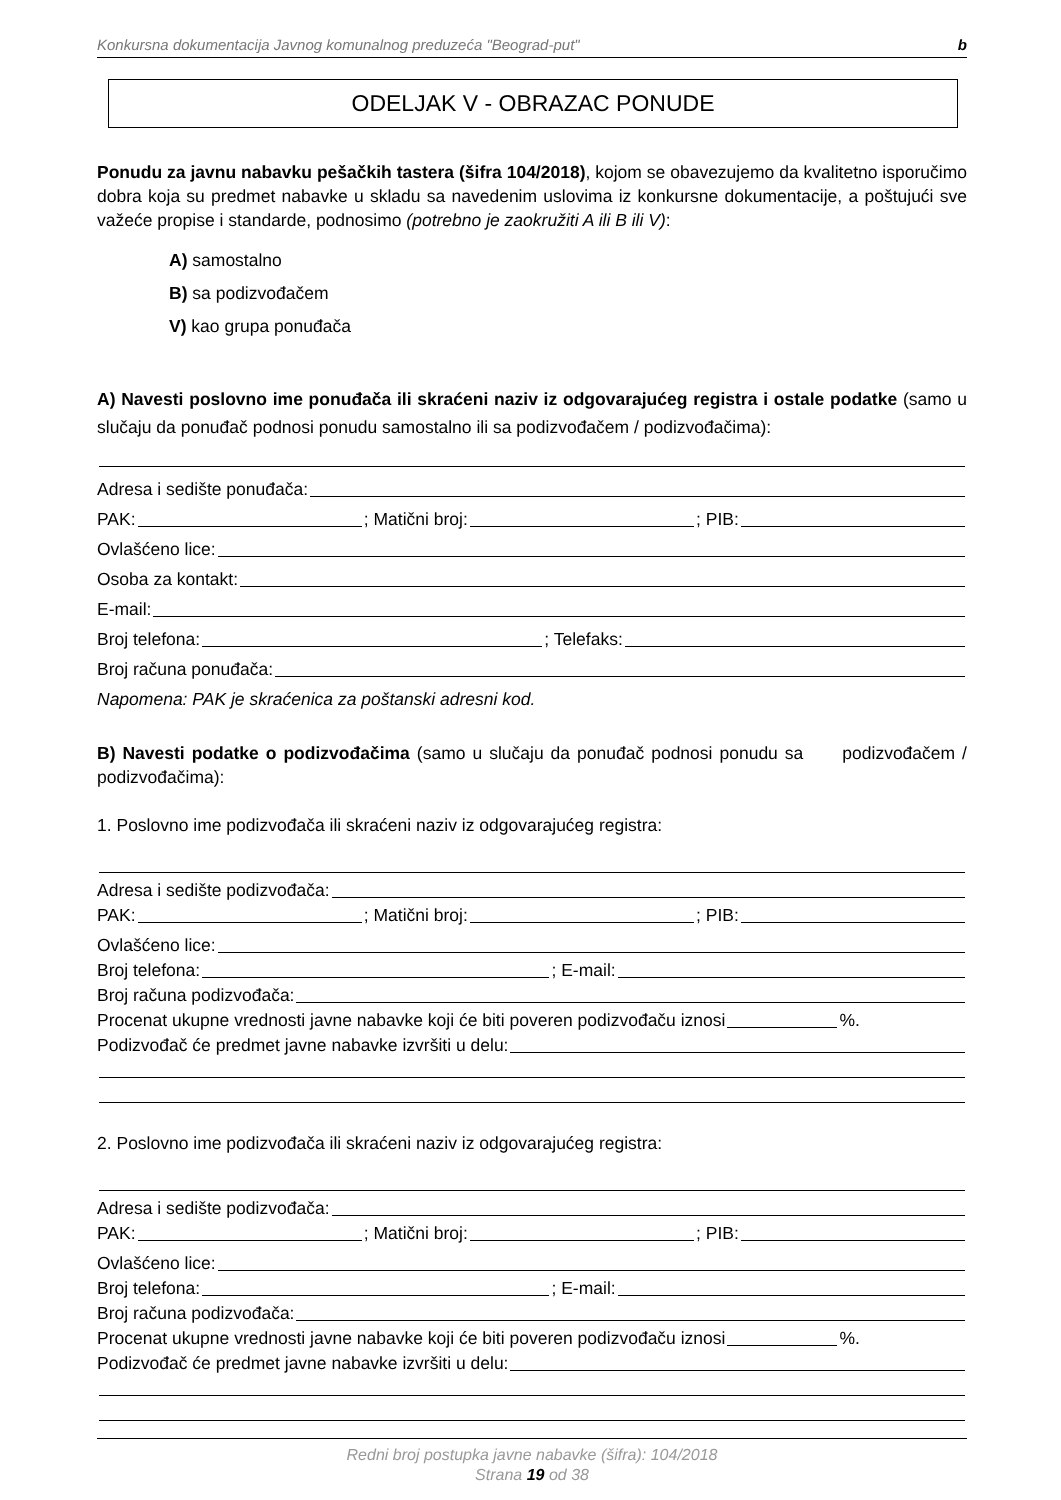Konkursna dokumentacija Javnog komunalnog preduzeća "Beograd-put" b
ODELJAK V - OBRAZAC PONUDE
Ponudu za javnu nabavku pešačkih tastera (šifra 104/2018), kojom se obavezujemo da kvalitetno isporučimo dobra koja su predmet nabavke u skladu sa navedenim uslovima iz konkursne dokumentacije, a poštujući sve važeće propise i standarde, podnosimo (potrebno je zaokružiti A ili B ili V):
A) samostalno
B) sa podizvođačem
V) kao grupa ponuđača
A) Navesti poslovno ime ponuđača ili skraćeni naziv iz odgovarajućeg registra i ostale podatke (samo u slučaju da ponuđač podnosi ponudu samostalno ili sa podizvođačem / podizvođačima):
Adresa i sedište ponuđača:
PAK: ; Matični broj: ; PIB:
Ovlašćeno lice:
Osoba za kontakt:
E-mail:
Broj telefona: ; Telefaks:
Broj računa ponuđača:
Napomena: PAK je skraćenica za poštanski adresni kod.
B) Navesti podatke o podizvođačima (samo u slučaju da ponuđač podnosi ponudu sa podizvođačem / podizvođačima):
1. Poslovno ime podizvođača ili skraćeni naziv iz odgovarajućeg registra:
Adresa i sedište podizvođača:
PAK: ; Matični broj: ; PIB:
Ovlašćeno lice:
Broj telefona: ; E-mail:
Broj računa podizvođača:
Procenat ukupne vrednosti javne nabavke koji će biti poveren podizvođaču iznosi %.
Podizvođač će predmet javne nabavke izvršiti u delu:
2. Poslovno ime podizvođača ili skraćeni naziv iz odgovarajućeg registra:
Adresa i sedište podizvođača:
PAK: ; Matični broj: ; PIB:
Ovlašćeno lice:
Broj telefona: ; E-mail:
Broj računa podizvođača:
Procenat ukupne vrednosti javne nabavke koji će biti poveren podizvođaču iznosi %.
Podizvođač će predmet javne nabavke izvršiti u delu:
Redni broj postupka javne nabavke (šifra): 104/2018
Strana 19 od 38